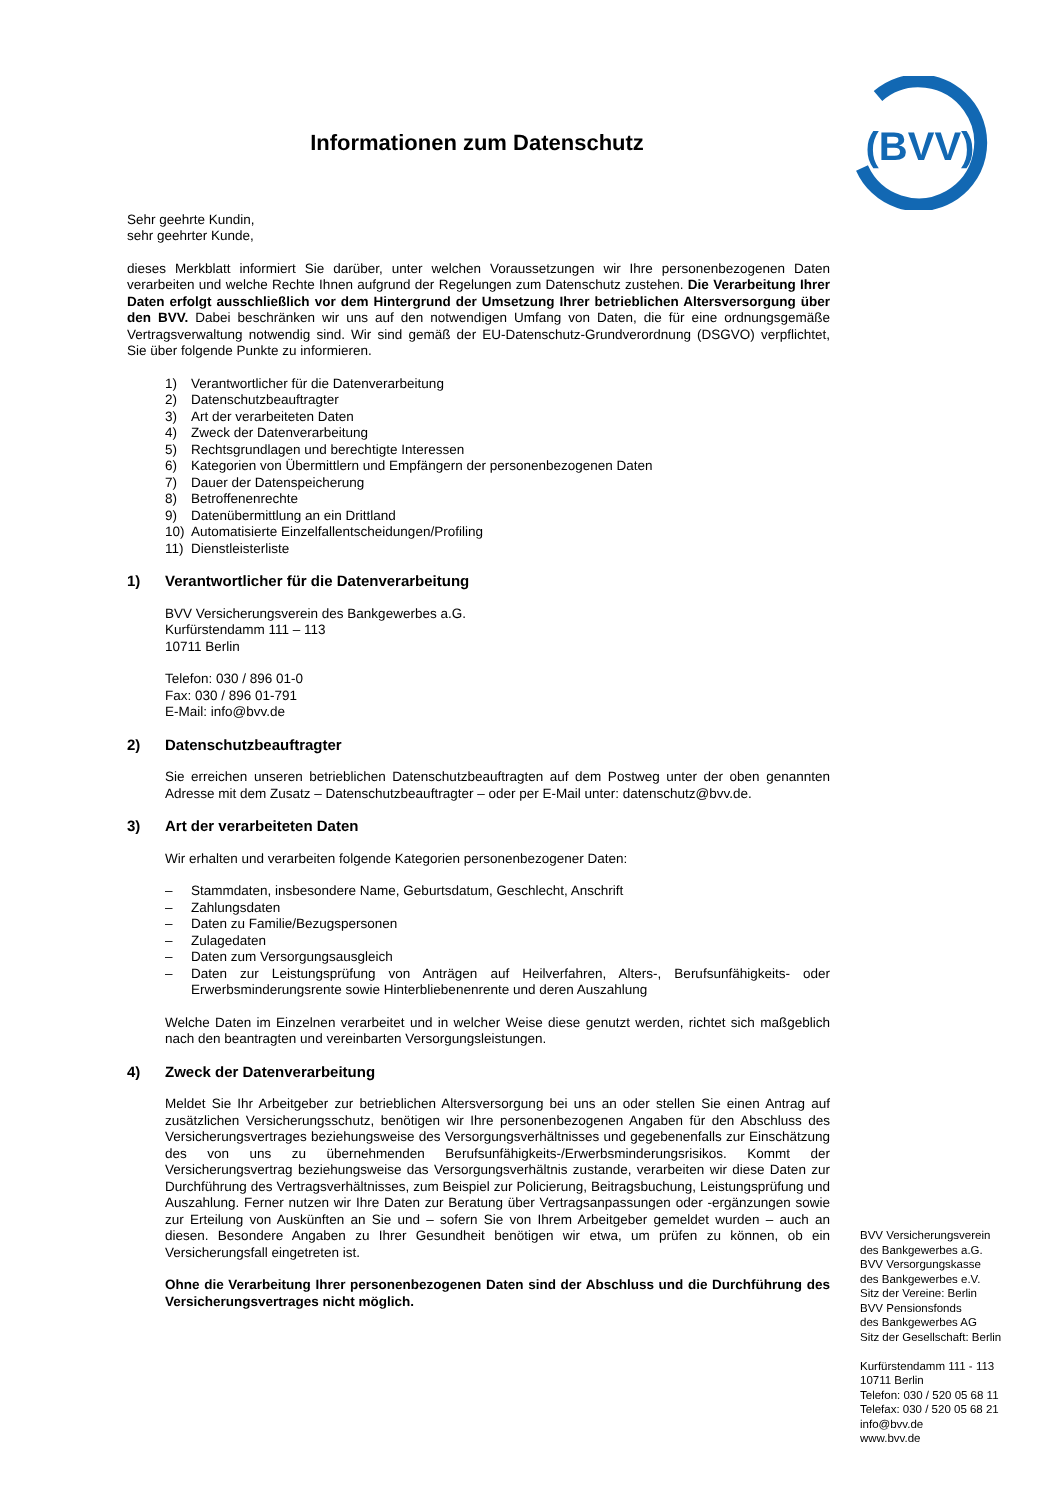(BVV)
Informationen zum Datenschutz
Sehr geehrte Kundin,
sehr geehrter Kunde,
dieses Merkblatt informiert Sie darüber, unter welchen Voraussetzungen wir Ihre personenbezogenen Daten verarbeiten und welche Rechte Ihnen aufgrund der Regelungen zum Datenschutz zustehen. Die Verarbeitung Ihrer Daten erfolgt ausschließlich vor dem Hintergrund der Umsetzung Ihrer betrieblichen Altersversorgung über den BVV. Dabei beschränken wir uns auf den notwendigen Umfang von Daten, die für eine ordnungsgemäße Vertragsverwaltung notwendig sind. Wir sind gemäß der EU-Datenschutz-Grundverordnung (DSGVO) verpflichtet, Sie über folgende Punkte zu informieren.
1) Verantwortlicher für die Datenverarbeitung
2) Datenschutzbeauftragter
3) Art der verarbeiteten Daten
4) Zweck der Datenverarbeitung
5) Rechtsgrundlagen und berechtigte Interessen
6) Kategorien von Übermittlern und Empfängern der personenbezogenen Daten
7) Dauer der Datenspeicherung
8) Betroffenenrechte
9) Datenübermittlung an ein Drittland
10) Automatisierte Einzelfallentscheidungen/Profiling
11) Dienstleisterliste
1) Verantwortlicher für die Datenverarbeitung
BVV Versicherungsverein des Bankgewerbes a.G.
Kurfürstendamm 111 – 113
10711 Berlin
Telefon: 030 / 896 01-0
Fax: 030 / 896 01-791
E-Mail: info@bvv.de
2) Datenschutzbeauftragter
Sie erreichen unseren betrieblichen Datenschutzbeauftragten auf dem Postweg unter der oben genannten Adresse mit dem Zusatz – Datenschutzbeauftragter – oder per E-Mail unter: datenschutz@bvv.de.
3) Art der verarbeiteten Daten
Wir erhalten und verarbeiten folgende Kategorien personenbezogener Daten:
– Stammdaten, insbesondere Name, Geburtsdatum, Geschlecht, Anschrift
– Zahlungsdaten
– Daten zu Familie/Bezugspersonen
– Zulagedaten
– Daten zum Versorgungsausgleich
– Daten zur Leistungsprüfung von Anträgen auf Heilverfahren, Alters-, Berufsunfähigkeits- oder Erwerbsminderungsrente sowie Hinterbliebenenrente und deren Auszahlung
Welche Daten im Einzelnen verarbeitet und in welcher Weise diese genutzt werden, richtet sich maßgeblich nach den beantragten und vereinbarten Versorgungsleistungen.
4) Zweck der Datenverarbeitung
Meldet Sie Ihr Arbeitgeber zur betrieblichen Altersversorgung bei uns an oder stellen Sie einen Antrag auf zusätzlichen Versicherungsschutz, benötigen wir Ihre personenbezogenen Angaben für den Abschluss des Versicherungsvertrages beziehungsweise des Versorgungsverhältnisses und gegebenenfalls zur Einschätzung des von uns zu übernehmenden Berufsunfähigkeits-/Erwerbsminderungsrisikos. Kommt der Versicherungsvertrag beziehungsweise das Versorgungsverhältnis zustande, verarbeiten wir diese Daten zur Durchführung des Vertragsverhältnisses, zum Beispiel zur Policierung, Beitragsbuchung, Leistungsprüfung und Auszahlung. Ferner nutzen wir Ihre Daten zur Beratung über Vertragsanpassungen oder -ergänzungen sowie zur Erteilung von Auskünften an Sie und – sofern Sie von Ihrem Arbeitgeber gemeldet wurden – auch an diesen. Besondere Angaben zu Ihrer Gesundheit benötigen wir etwa, um prüfen zu können, ob ein Versicherungsfall eingetreten ist.
Ohne die Verarbeitung Ihrer personenbezogenen Daten sind der Abschluss und die Durchführung des Versicherungsvertrages nicht möglich.
BVV Versicherungsverein
des Bankgewerbes a.G.
BVV Versorgungskasse
des Bankgewerbes e.V.
Sitz der Vereine: Berlin
BVV Pensionsfonds
des Bankgewerbes AG
Sitz der Gesellschaft: Berlin
Kurfürstendamm 111 - 113
10711 Berlin
Telefon: 030 / 520 05 68 11
Telefax: 030 / 520 05 68 21
info@bvv.de
www.bvv.de